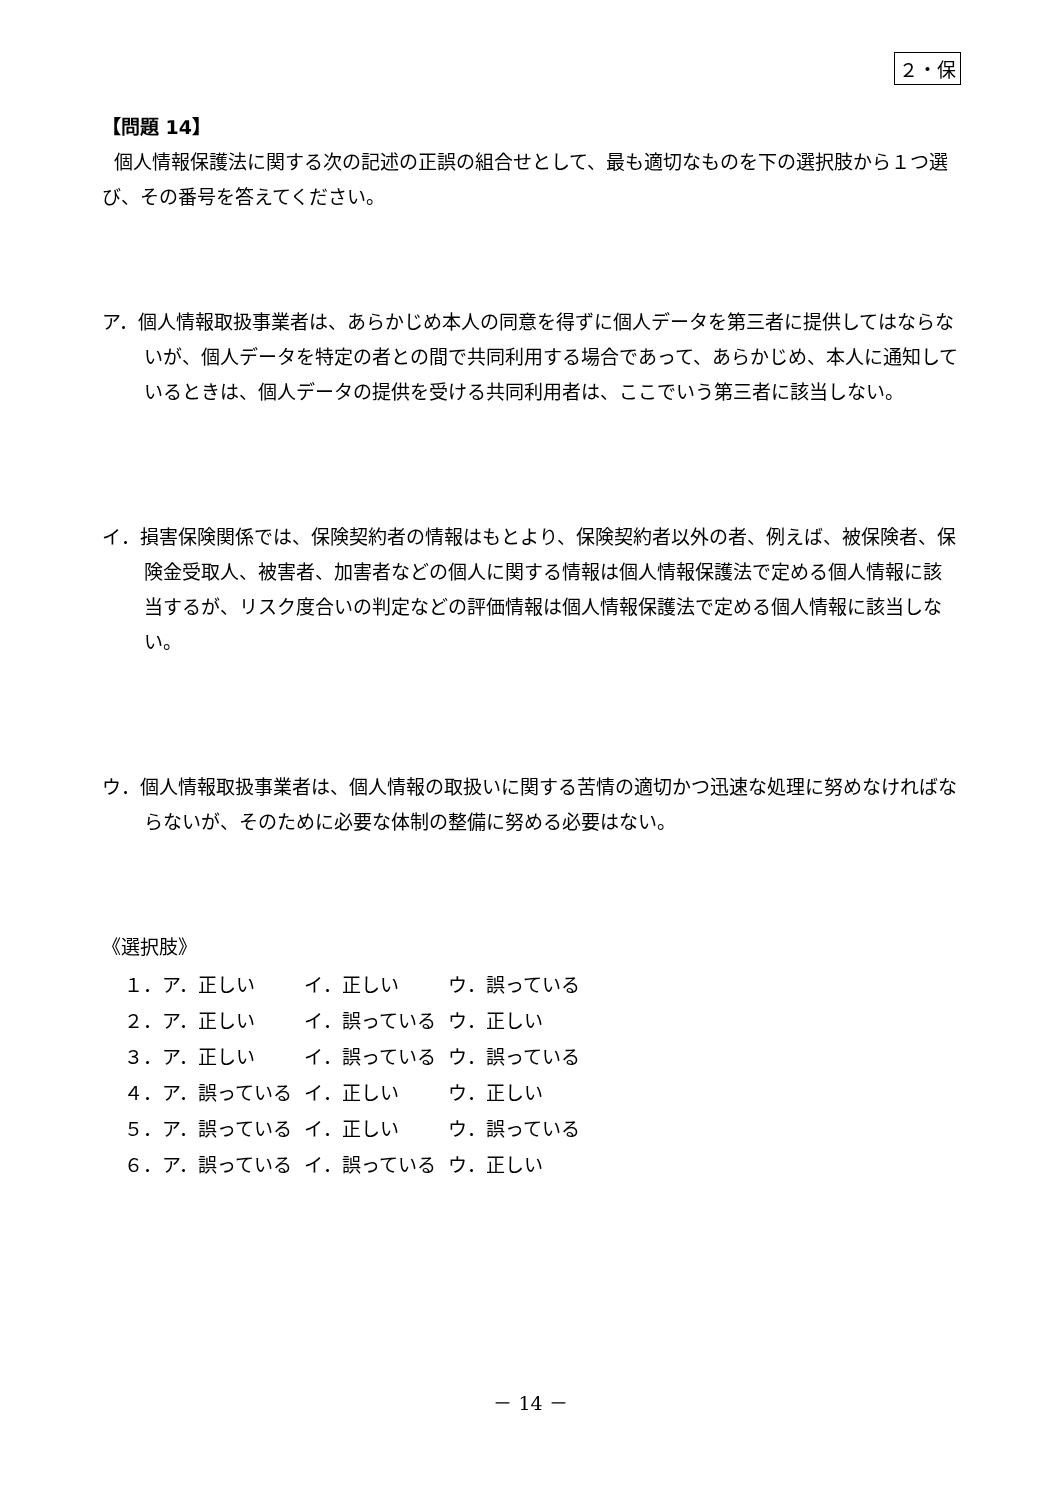２・保
【問題 14】
個人情報保護法に関する次の記述の正誤の組合せとして、最も適切なものを下の選択肢から１つ選び、その番号を答えてください。
ア．個人情報取扱事業者は、あらかじめ本人の同意を得ずに個人データを第三者に提供してはならないが、個人データを特定の者との間で共同利用する場合であって、あらかじめ、本人に通知しているときは、個人データの提供を受ける共同利用者は、ここでいう第三者に該当しない。
イ．損害保険関係では、保険契約者の情報はもとより、保険契約者以外の者、例えば、被保険者、保険金受取人、被害者、加害者などの個人に関する情報は個人情報保護法で定める個人情報に該当するが、リスク度合いの判定などの評価情報は個人情報保護法で定める個人情報に該当しない。
ウ．個人情報取扱事業者は、個人情報の取扱いに関する苦情の適切かつ迅速な処理に努めなければならないが、そのために必要な体制の整備に努める必要はない。
《選択肢》
| １．ア．正しい | イ．正しい | ウ．誤っている |
| ２．ア．正しい | イ．誤っている | ウ．正しい |
| ３．ア．正しい | イ．誤っている | ウ．誤っている |
| ４．ア．誤っている | イ．正しい | ウ．正しい |
| ５．ア．誤っている | イ．正しい | ウ．誤っている |
| ６．ア．誤っている | イ．誤っている | ウ．正しい |
－ 14 －